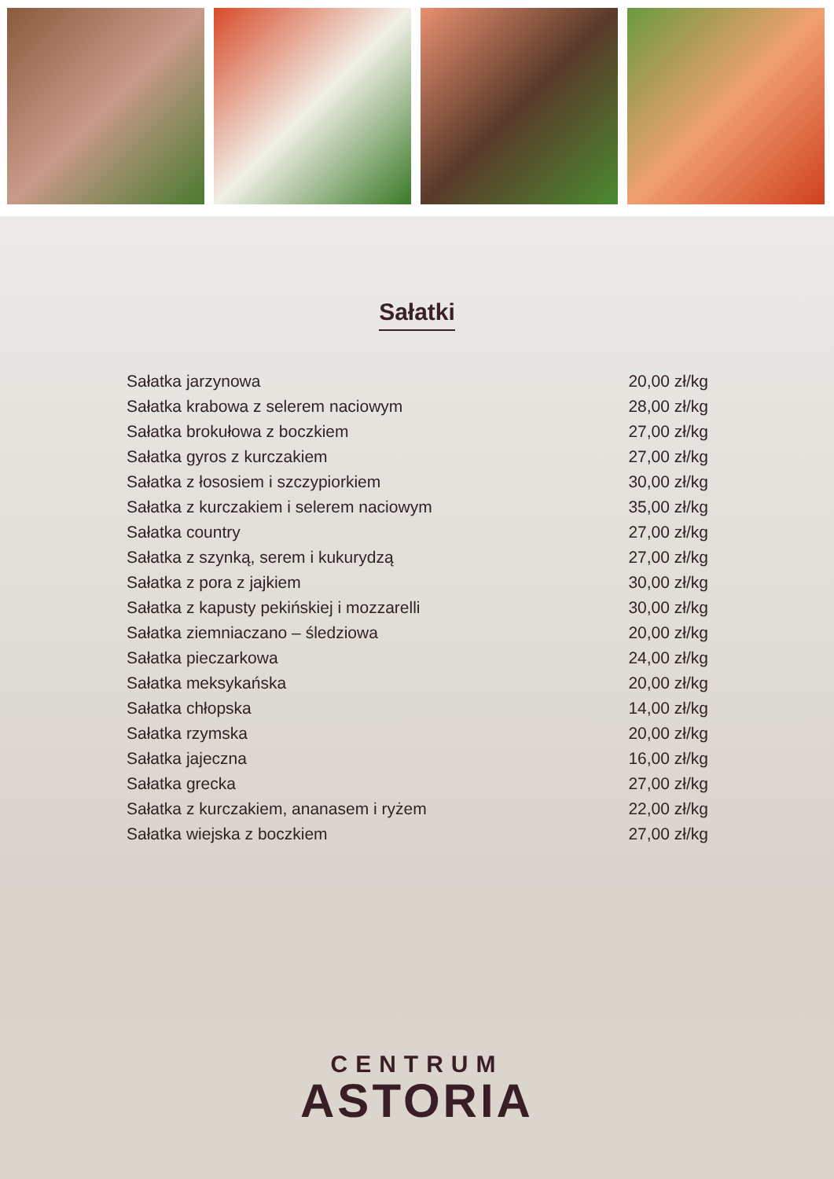Sałatki
| Sałatka jarzynowa | 20,00 zł/kg |
| Sałatka krabowa z selerem naciowym | 28,00 zł/kg |
| Sałatka brokułowa z boczkiem | 27,00 zł/kg |
| Sałatka gyros z kurczakiem | 27,00 zł/kg |
| Sałatka z łososiem i szczypiorkiem | 30,00 zł/kg |
| Sałatka z kurczakiem i selerem naciowym | 35,00 zł/kg |
| Sałatka country | 27,00 zł/kg |
| Sałatka z szynką, serem i kukurydzą | 27,00 zł/kg |
| Sałatka z pora z jajkiem | 30,00 zł/kg |
| Sałatka z kapusty pekińskiej i mozzarelli | 30,00 zł/kg |
| Sałatka ziemniaczano – śledziowa | 20,00 zł/kg |
| Sałatka pieczarkowa | 24,00 zł/kg |
| Sałatka meksykańska | 20,00 zł/kg |
| Sałatka chłopska | 14,00 zł/kg |
| Sałatka rzymska | 20,00 zł/kg |
| Sałatka jajeczna | 16,00 zł/kg |
| Sałatka grecka | 27,00 zł/kg |
| Sałatka z kurczakiem, ananasem i ryżem | 22,00 zł/kg |
| Sałatka wiejska z boczkiem | 27,00 zł/kg |
CENTRUM
ASTORIA